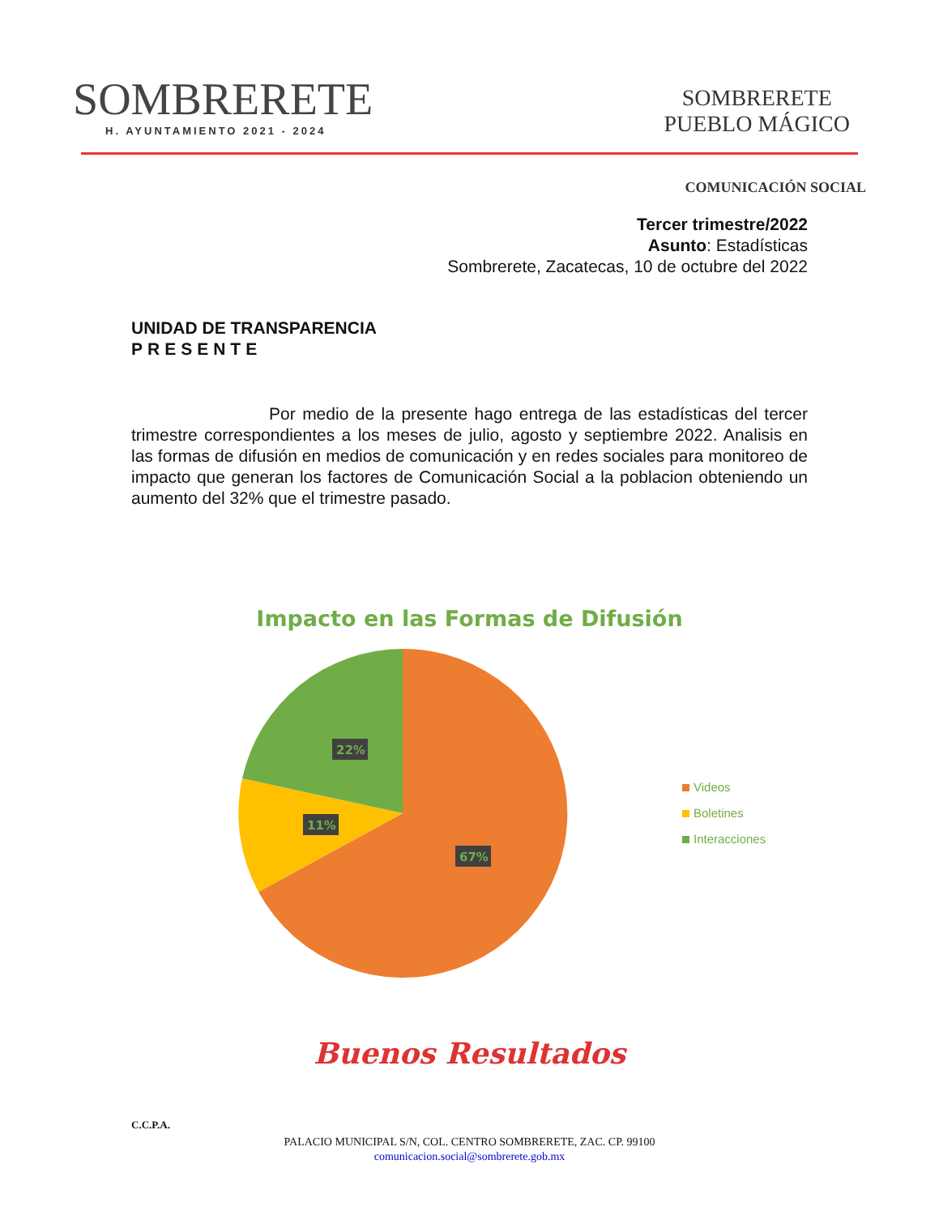SOMBRERETE
H. AYUNTAMIENTO 2021 - 2024
SOMBRERETE
PUEBLO MÁGICO
COMUNICACIÓN SOCIAL
Tercer trimestre/2022
Asunto: Estadísticas
Sombrerete, Zacatecas, 10 de octubre del 2022
UNIDAD DE TRANSPARENCIA
PRESENTE
Por medio de la presente hago entrega de las estadísticas del tercer trimestre correspondientes a los meses de julio, agosto y septiembre 2022. Analisis en las formas de difusión en medios de comunicación y en redes sociales para monitoreo de impacto que generan los factores de Comunicación Social a la poblacion obteniendo un aumento del 32% que el trimestre pasado.
Impacto en las Formas de Difusión
67%
11%
22%
Videos
Boletines
Interacciones
Buenos Resultados
C.C.P.A.
PALACIO MUNICIPAL S/N, COL. CENTRO SOMBRERETE, ZAC. CP. 99100
comunicacion.social@sombrerete.gob.mx